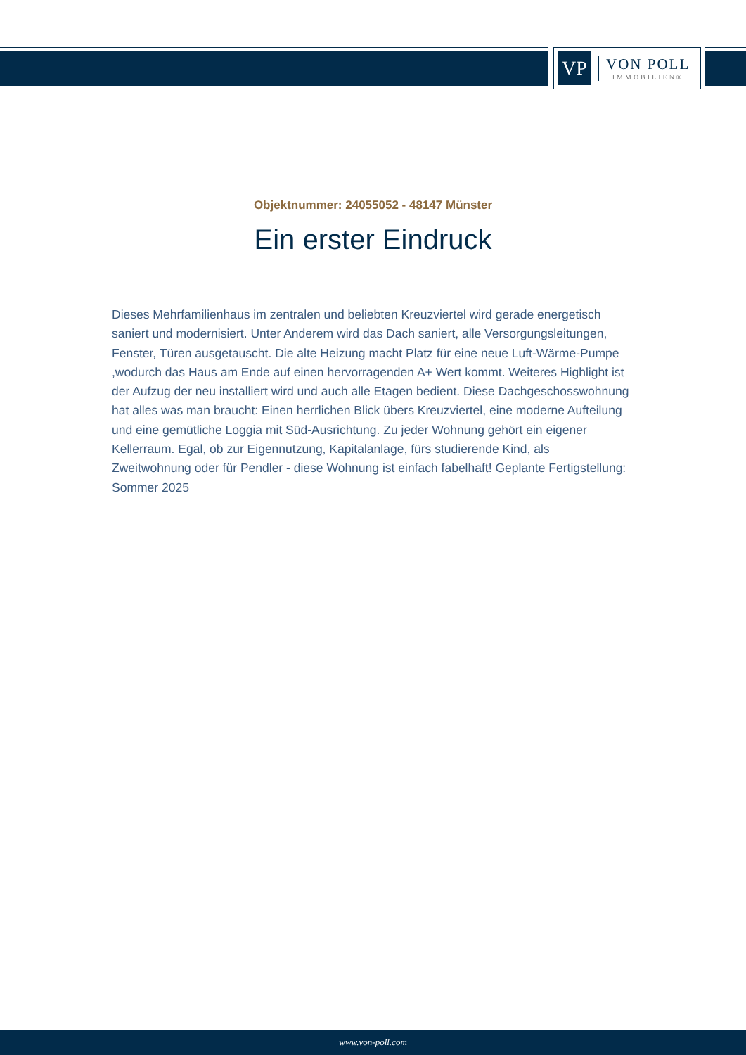VP
VON POLL
IMMOBILIEN®
Objektnummer: 24055052 - 48147 Münster
Ein erster Eindruck
Dieses Mehrfamilienhaus im zentralen und beliebten Kreuzviertel wird gerade energetisch saniert und modernisiert. Unter Anderem wird das Dach saniert, alle Versorgungsleitungen, Fenster, Türen ausgetauscht. Die alte Heizung macht Platz für eine neue Luft-Wärme-Pumpe ,wodurch das Haus am Ende auf einen hervorragenden A+ Wert kommt. Weiteres Highlight ist der Aufzug der neu installiert wird und auch alle Etagen bedient. Diese Dachgeschosswohnung hat alles was man braucht: Einen herrlichen Blick übers Kreuzviertel, eine moderne Aufteilung und eine gemütliche Loggia mit Süd-Ausrichtung. Zu jeder Wohnung gehört ein eigener Kellerraum. Egal, ob zur Eigennutzung, Kapitalanlage, fürs studierende Kind, als Zweitwohnung oder für Pendler - diese Wohnung ist einfach fabelhaft! Geplante Fertigstellung: Sommer 2025
www.von-poll.com